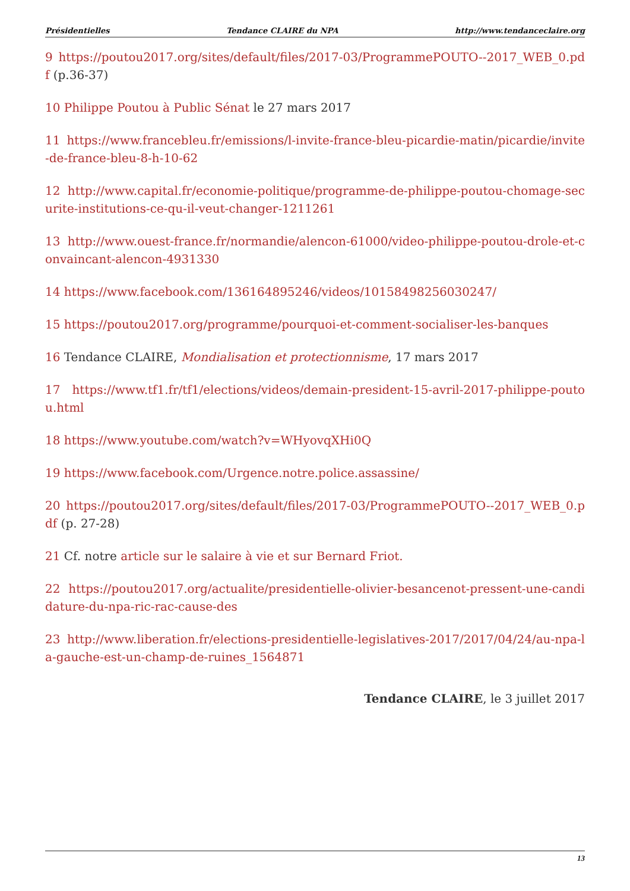Présidentielles Tendance CLAIRE du NPA http://www.tendanceclaire.org
9 https://poutou2017.org/sites/default/files/2017-03/ProgrammePOUTO--2017_WEB_0.pdf (p.36-37)
10 Philippe Poutou à Public Sénat le 27 mars 2017
11 https://www.francebleu.fr/emissions/l-invite-france-bleu-picardie-matin/picardie/invite-de-france-bleu-8-h-10-62
12 http://www.capital.fr/economie-politique/programme-de-philippe-poutou-chomage-securite-institutions-ce-qu-il-veut-changer-1211261
13 http://www.ouest-france.fr/normandie/alencon-61000/video-philippe-poutou-drole-et-convaincant-alencon-4931330
14 https://www.facebook.com/136164895246/videos/10158498256030247/
15 https://poutou2017.org/programme/pourquoi-et-comment-socialiser-les-banques
16 Tendance CLAIRE, Mondialisation et protectionnisme, 17 mars 2017
17 https://www.tf1.fr/tf1/elections/videos/demain-president-15-avril-2017-philippe-poutou.html
18 https://www.youtube.com/watch?v=WHyovqXHi0Q
19 https://www.facebook.com/Urgence.notre.police.assassine/
20 https://poutou2017.org/sites/default/files/2017-03/ProgrammePOUTO--2017_WEB_0.pdf (p. 27-28)
21 Cf. notre article sur le salaire à vie et sur Bernard Friot.
22 https://poutou2017.org/actualite/presidentielle-olivier-besancenot-pressent-une-candidature-du-npa-ric-rac-cause-des
23 http://www.liberation.fr/elections-presidentielle-legislatives-2017/2017/04/24/au-npa-la-gauche-est-un-champ-de-ruines_1564871
Tendance CLAIRE, le 3 juillet 2017
13